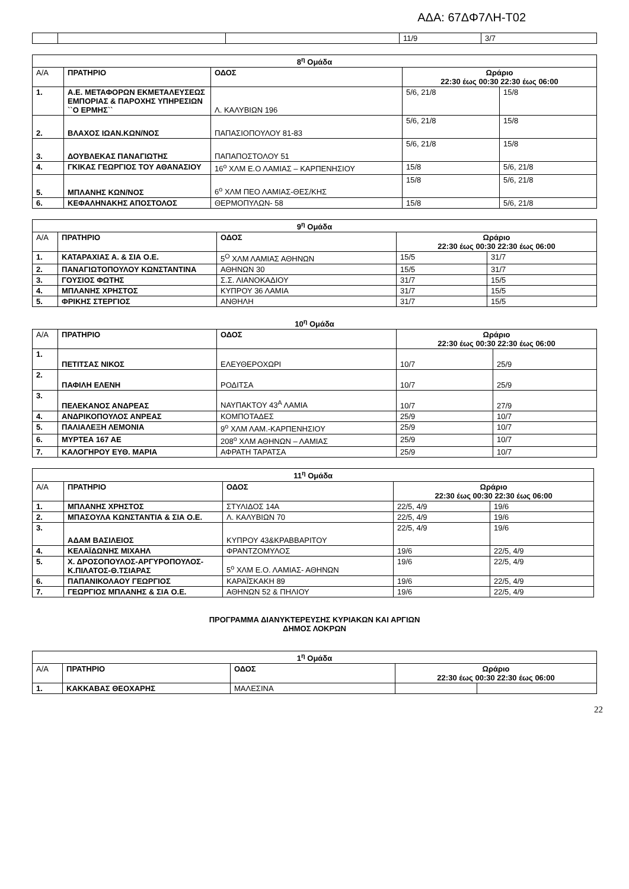ΑΔΑ: 67ΔΦ7ΛΗ-Τ02
| | | | 11/9 | 3/7 |
| 8<sup>η</sup> Ομάδα | | | | |
| --- | --- | --- | --- | --- |
| Α/Α | ΠΡΑΤΗΡΙΟ | ΟΔΟΣ | Ωράριο 22:30 έως 00:30 22:30 έως 06:00 | |
| 1. | Α.Ε. ΜΕΤΑΦΟΡΩΝ ΕΚΜΕΤΑΛΕΥΣΕΩΣ ΕΜΠΟΡΙΑΣ & ΠΑΡΟΧΗΣ ΥΠΗΡΕΣΙΩΝ ``Ο ΕΡΜΗΣ`` | Λ. ΚΑΛΥΒΙΩΝ 196 | 5/6, 21/8 | 15/8 |
| 2. | ΒΛΑΧΟΣ ΙΩΑΝ.ΚΩΝ/ΝΟΣ | ΠΑΠΑΣΙΟΠΟΥΛΟΥ 81-83 | 5/6, 21/8 | 15/8 |
| 3. | ΔΟΥΒΛΕΚΑΣ ΠΑΝΑΓΙΩΤΗΣ | ΠΑΠΑΠΟΣΤΟΛΟΥ 51 | 5/6, 21/8 | 15/8 |
| 4. | ΓΚΙΚΑΣ ΓΕΩΡΓΙΟΣ ΤΟΥ ΑΘΑΝΑΣΙΟΥ | 16<sup>ο</sup> ΧΛΜ Ε.Ο ΛΑΜΙΑΣ – ΚΑΡΠΕΝΗΣΙΟΥ | 15/8 | 5/6, 21/8 |
| 5. | ΜΠΛΑΝΗΣ ΚΩΝ/ΝΟΣ | 6<sup>ο</sup> ΧΛΜ ΠΕΟ ΛΑΜΙΑΣ-ΘΕΣ/ΚΗΣ | 15/8 | 5/6, 21/8 |
| 6. | ΚΕΦΑΛΗΝΑΚΗΣ ΑΠΟΣΤΟΛΟΣ | ΘΕΡΜΟΠΥΛΩΝ- 58 | 15/8 | 5/6, 21/8 |
| 9<sup>η</sup> Ομάδα | | | | |
| --- | --- | --- | --- | --- |
| Α/Α | ΠΡΑΤΗΡΙΟ | ΟΔΟΣ | Ωράριο 22:30 έως 00:30 22:30 έως 06:00 | |
| 1. | ΚΑΤΑΡΑΧΙΑΣ Α. & ΣΙΑ Ο.Ε. | 5<sup>Ο</sup> ΧΛΜ ΛΑΜΙΑΣ ΑΘΗΝΩΝ | 15/5 | 31/7 |
| 2. | ΠΑΝΑΓΙΩΤΟΠΟΥΛΟΥ ΚΩΝΣΤΑΝΤΙΝΑ | ΑΘΗΝΩΝ 30 | 15/5 | 31/7 |
| 3. | ΓΟΥΣΙΟΣ ΦΩΤΗΣ | Σ.Σ. ΛΙΑΝΟΚΑΔΙΟΥ | 31/7 | 15/5 |
| 4. | ΜΠΛΑΝΗΣ ΧΡΗΣΤΟΣ | ΚΥΠΡΟΥ 36 ΛΑΜΙΑ | 31/7 | 15/5 |
| 5. | ΦΡΙΚΗΣ ΣΤΕΡΓΙΟΣ | ΑΝΘΗΛΗ | 31/7 | 15/5 |
10<sup>η</sup> Ομάδα
| Α/Α | ΠΡΑΤΗΡΙΟ | ΟΔΟΣ | Ωράριο 22:30 έως 00:30 22:30 έως 06:00 | |
| 1. | ΠΕΤΙΤΣΑΣ ΝΙΚΟΣ | ΕΛΕΥΘΕΡΟΧΩΡΙ | 10/7 | 25/9 |
| 2. | ΠΑΦΙΛΗ ΕΛΕΝΗ | ΡΟΔΙΤΣΑ | 10/7 | 25/9 |
| 3. | ΠΕΛΕΚΑΝΟΣ ΑΝΔΡΕΑΣ | ΝΑΥΠΑΚΤΟΥ 43<sup>Α</sup> ΛΑΜΙΑ | 10/7 | 27/9 |
| 4. | ΑΝΔΡΙΚΟΠΟΥΛΟΣ ΑΝΡΕΑΣ | ΚΟΜΠΟΤΑΔΕΣ | 25/9 | 10/7 |
| 5. | ΠΑΛΙΑΛΕΞΗ ΛΕΜΟΝΙΑ | 9<sup>ο</sup> ΧΛΜ ΛΑΜ.-ΚΑΡΠΕΝΗΣΙΟΥ | 25/9 | 10/7 |
| 6. | ΜΥΡΤΕΑ 167 ΑΕ | 208<sup>ο</sup> ΧΛΜ ΑΘΗΝΩΝ – ΛΑΜΙΑΣ | 25/9 | 10/7 |
| 7. | ΚΑΛΟΓΗΡΟΥ ΕΥΘ. ΜΑΡΙΑ | ΑΦΡΑΤΗ ΤΑΡΑΤΣΑ | 25/9 | 10/7 |
| 11<sup>η</sup> Ομάδα | | | | |
| --- | --- | --- | --- | --- |
| Α/Α | ΠΡΑΤΗΡΙΟ | ΟΔΟΣ | Ωράριο 22:30 έως 00:30 22:30 έως 06:00 | |
| 1. | ΜΠΛΑΝΗΣ ΧΡΗΣΤΟΣ | ΣΤΥΛΙΔΟΣ 14Α | 22/5, 4/9 | 19/6 |
| 2. | ΜΠΑΣΟΥΛΑ ΚΩΝΣΤΑΝΤΙΑ & ΣΙΑ Ο.Ε. | Λ. ΚΑΛΥΒΙΩΝ 70 | 22/5, 4/9 | 19/6 |
| 3. | ΑΔΑΜ ΒΑΣΙΛΕΙΟΣ | ΚΥΠΡΟΥ 43&ΚΡΑΒΒΑΡΙΤΟΥ | 22/5, 4/9 | 19/6 |
| 4. | ΚΕΛΑΪΔΩΝΗΣ ΜΙΧΑΗΛ | ΦΡΑΝΤΖΟΜΥΛΟΣ | 19/6 | 22/5, 4/9 |
| 5. | Χ. ΔΡΟΣΟΠΟΥΛΟΣ-ΑΡΓΥΡΟΠΟΥΛΟΣ-Κ.ΠΙΛΑΤΟΣ-Θ.ΤΣΙΑΡΑΣ | 5<sup>ο</sup> ΧΛΜ Ε.Ο. ΛΑΜΙΑΣ- ΑΘΗΝΩΝ | 19/6 | 22/5, 4/9 |
| 6. | ΠΑΠΑΝΙΚΟΛΑΟΥ ΓΕΩΡΓΙΟΣ | ΚΑΡΑΪΣΚΑΚΗ 89 | 19/6 | 22/5, 4/9 |
| 7. | ΓΕΩΡΓΙΟΣ ΜΠΛΑΝΗΣ & ΣΙΑ Ο.Ε. | ΑΘΗΝΩΝ 52 & ΠΗΛΙΟΥ | 19/6 | 22/5, 4/9 |
ΠΡΟΓΡΑΜΜΑ ΔΙΑΝΥΚΤΕΡΕΥΣΗΣ ΚΥΡΙΑΚΩΝ ΚΑΙ ΑΡΓΙΩΝ
ΔΗΜΟΣ ΛΟΚΡΩΝ
| 1<sup>η</sup> Ομάδα | | | | |
| --- | --- | --- | --- | --- |
| Α/Α | ΠΡΑΤΗΡΙΟ | ΟΔΟΣ | Ωράριο 22:30 έως 00:30 22:30 έως 06:00 | |
| 1. | ΚΑΚΚΑΒΑΣ ΘΕΟΧΑΡΗΣ | ΜΑΛΕΣΙΝΑ | | |
22